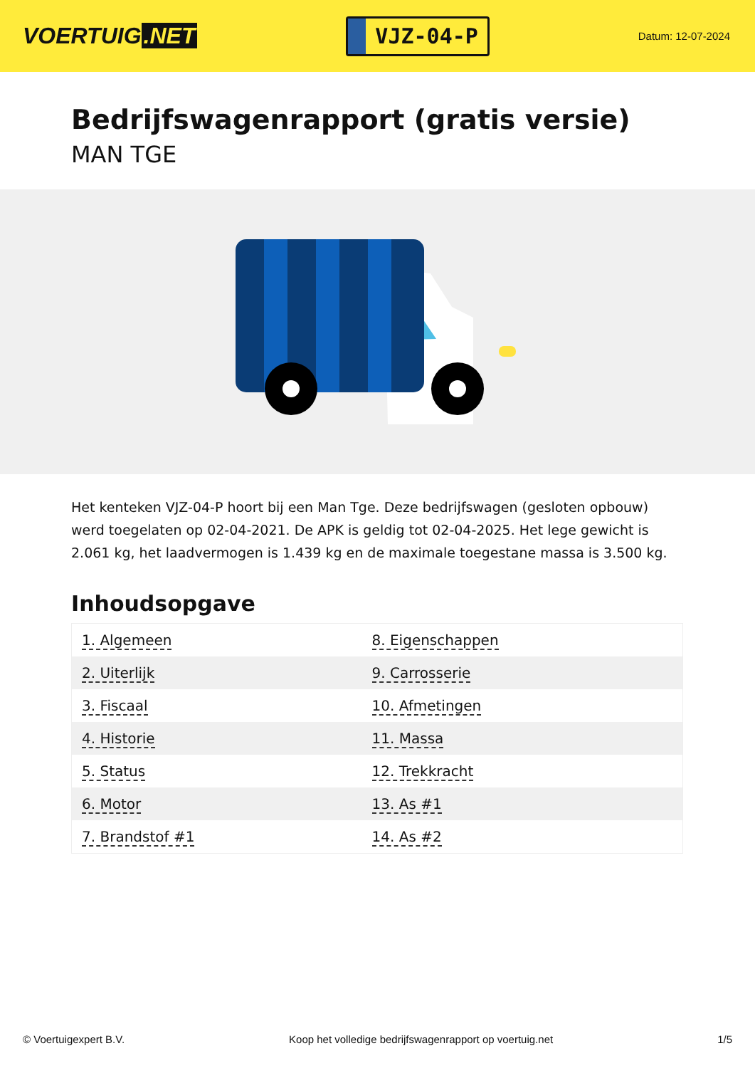VOERTUIG.NET
VJZ-04-P
Datum: 12-07-2024
Bedrijfswagenrapport (gratis versie)
MAN TGE
Het kenteken VJZ-04-P hoort bij een Man Tge. Deze bedrijfswagen (gesloten opbouw) werd toegelaten op 02-04-2021. De APK is geldig tot 02-04-2025. Het lege gewicht is 2.061 kg, het laadvermogen is 1.439 kg en de maximale toegestane massa is 3.500 kg.
Inhoudsopgave
| 1. Algemeen | 8. Eigenschappen |
| 2. Uiterlijk | 9. Carrosserie |
| 3. Fiscaal | 10. Afmetingen |
| 4. Historie | 11. Massa |
| 5. Status | 12. Trekkracht |
| 6. Motor | 13. As #1 |
| 7. Brandstof #1 | 14. As #2 |
© Voertuigexpert B.V. Koop het volledige bedrijfswagenrapport op voertuig.net 1/5